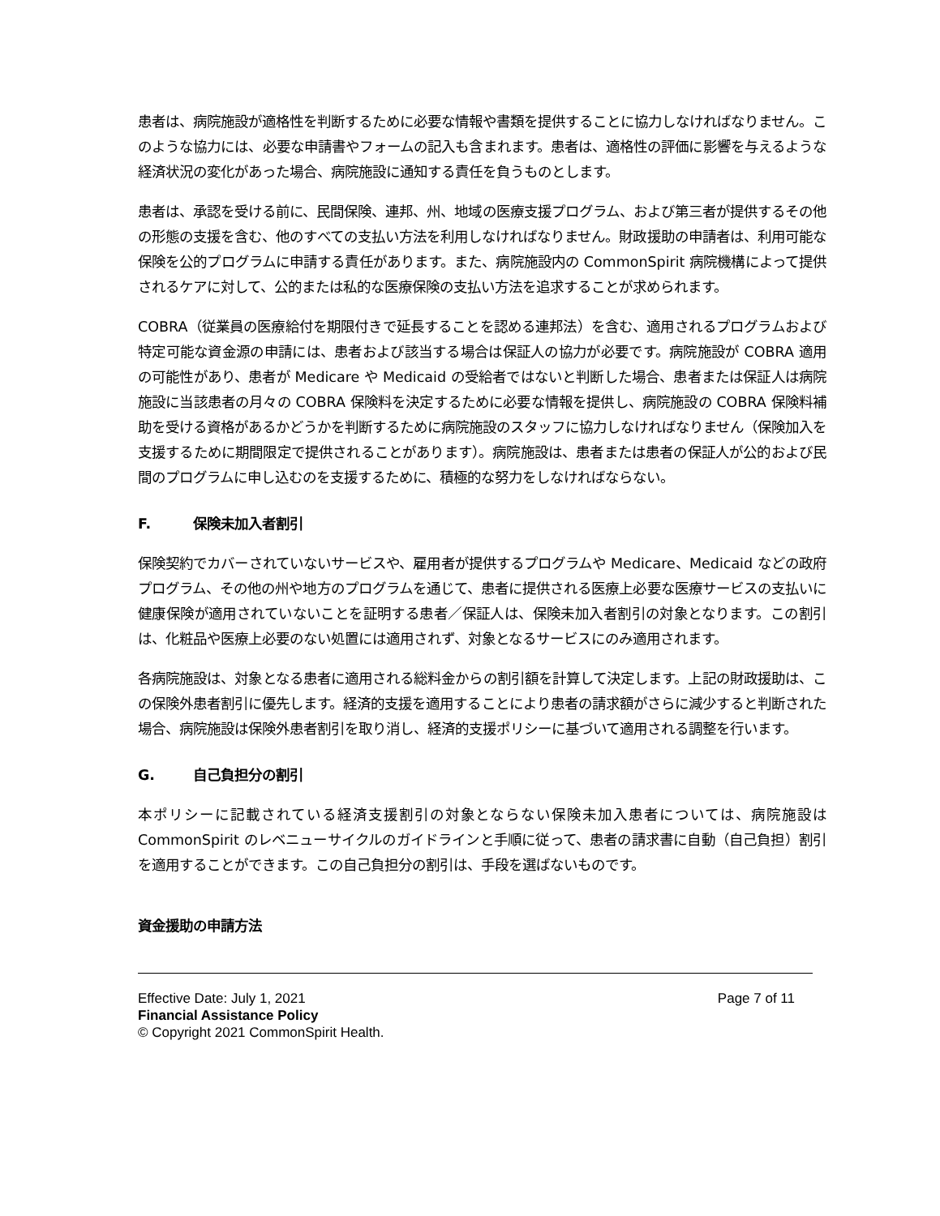患者は、病院施設が適格性を判断するために必要な情報や書類を提供することに協力しなければなりません。このような協力には、必要な申請書やフォームの記入も含まれます。患者は、適格性の評価に影響を与えるような経済状況の変化があった場合、病院施設に通知する責任を負うものとします。
患者は、承認を受ける前に、民間保険、連邦、州、地域の医療支援プログラム、および第三者が提供するその他の形態の支援を含む、他のすべての支払い方法を利用しなければなりません。財政援助の申請者は、利用可能な保険を公的プログラムに申請する責任があります。また、病院施設内の CommonSpirit 病院機構によって提供されるケアに対して、公的または私的な医療保険の支払い方法を追求することが求められます。
COBRA（従業員の医療給付を期限付きで延長することを認める連邦法）を含む、適用されるプログラムおよび特定可能な資金源の申請には、患者および該当する場合は保証人の協力が必要です。病院施設が COBRA 適用の可能性があり、患者が Medicare や Medicaid の受給者ではないと判断した場合、患者または保証人は病院施設に当該患者の月々の COBRA 保険料を決定するために必要な情報を提供し、病院施設の COBRA 保険料補助を受ける資格があるかどうかを判断するために病院施設のスタッフに協力しなければなりません（保険加入を支援するために期間限定で提供されることがあります）。病院施設は、患者または患者の保証人が公的および民間のプログラムに申し込むのを支援するために、積極的な努力をしなければならない。
F. 保険未加入者割引
保険契約でカバーされていないサービスや、雇用者が提供するプログラムや Medicare、Medicaid などの政府プログラム、その他の州や地方のプログラムを通じて、患者に提供される医療上必要な医療サービスの支払いに健康保険が適用されていないことを証明する患者／保証人は、保険未加入者割引の対象となります。この割引は、化粧品や医療上必要のない処置には適用されず、対象となるサービスにのみ適用されます。
各病院施設は、対象となる患者に適用される総料金からの割引額を計算して決定します。上記の財政援助は、この保険外患者割引に優先します。経済的支援を適用することにより患者の請求額がさらに減少すると判断された場合、病院施設は保険外患者割引を取り消し、経済的支援ポリシーに基づいて適用される調整を行います。
G. 自己負担分の割引
本ポリシーに記載されている経済支援割引の対象とならない保険未加入患者については、病院施設は CommonSpirit のレベニューサイクルのガイドラインと手順に従って、患者の請求書に自動（自己負担）割引を適用することができます。この自己負担分の割引は、手段を選ばないものです。
資金援助の申請方法
Effective Date: July 1, 2021
Financial Assistance Policy
© Copyright 2021 CommonSpirit Health.
Page 7 of 11